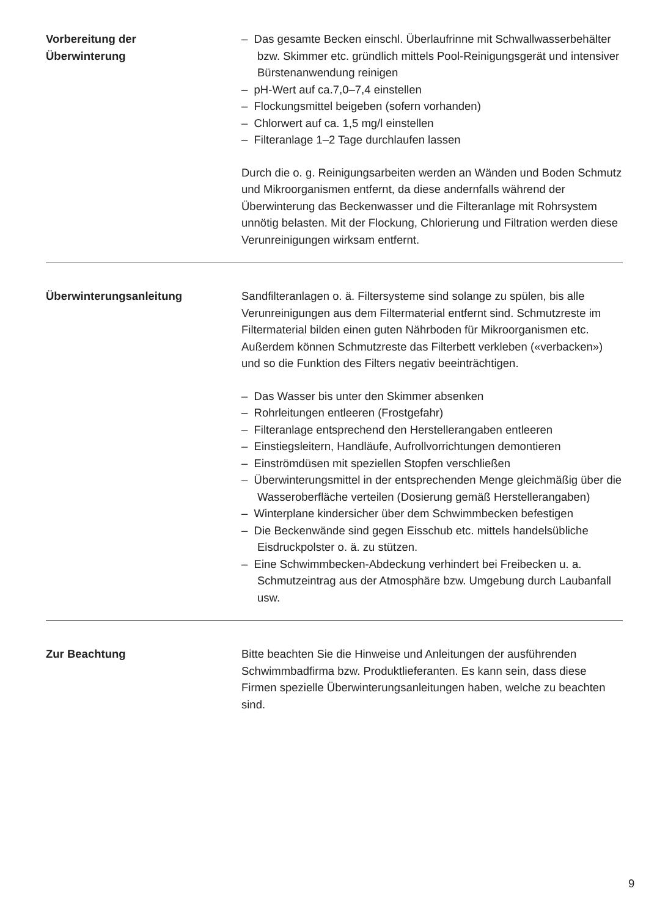Vorbereitung der
Überwinterung
– Das gesamte Becken einschl. Überlaufrinne mit Schwallwasserbe­hälter bzw. Skimmer etc. gründlich mittels Pool-Reinigungsgerät und intensiver Bürstenanwendung reinigen
– pH-Wert auf ca.7,0–7,4 einstellen
– Flockungsmittel beigeben (sofern vorhanden)
– Chlorwert auf ca. 1,5 mg/l einstellen
– Filteranlage 1–2 Tage durchlaufen lassen
Durch die o. g. Reinigungsarbeiten werden an Wänden und Boden Schmutz und Mikroorganismen entfernt, da diese andernfalls während der Überwinterung das Beckenwasser und die Filteranlage mit Rohrsys­tem unnötig belasten. Mit der Flockung, Chlorierung und Filtration wer­den diese Verunreinigungen wirksam entfernt.
Überwinterungsanleitung Sandfilteranlagen o. ä. Filtersysteme sind solange zu spülen, bis alle Verunreinigungen aus dem Filtermaterial entfernt sind. Schmutzreste im Filtermaterial bilden einen guten Nährboden für Mikroorganismen etc. Außerdem können Schmutzreste das Filterbett verkleben («verba­cken») und so die Funktion des Filters negativ beeinträchtigen.
– Das Wasser bis unter den Skimmer absenken
– Rohrleitungen entleeren (Frostgefahr)
– Filteranlage entsprechend den Herstellerangaben entleeren
– Einstiegsleitern, Handläufe, Aufrollvorrichtungen demontieren
– Einströmdüsen mit speziellen Stopfen verschließen
– Überwinterungsmittel in der entsprechenden Menge gleichmäßig über die Wasseroberfläche verteilen (Dosierung gemäß Hersteller­angaben)
– Winterplane kindersicher über dem Schwimmbecken befestigen
– Die Beckenwände sind gegen Eisschub etc. mittels handelsübliche Eisdruckpolster o. ä. zu stützen.
– Eine Schwimmbecken-Abdeckung verhindert bei Freibecken u. a. Schmutzeintrag aus der Atmosphäre bzw. Umgebung durch Lauban­fall usw.
Zur Beachtung Bitte beachten Sie die Hinweise und Anleitungen der ausführenden Schwimmbadfirma bzw. Produktlieferanten. Es kann sein, dass diese Firmen spezielle Überwinterungsanleitungen haben, welche zu beach­ten sind.
9